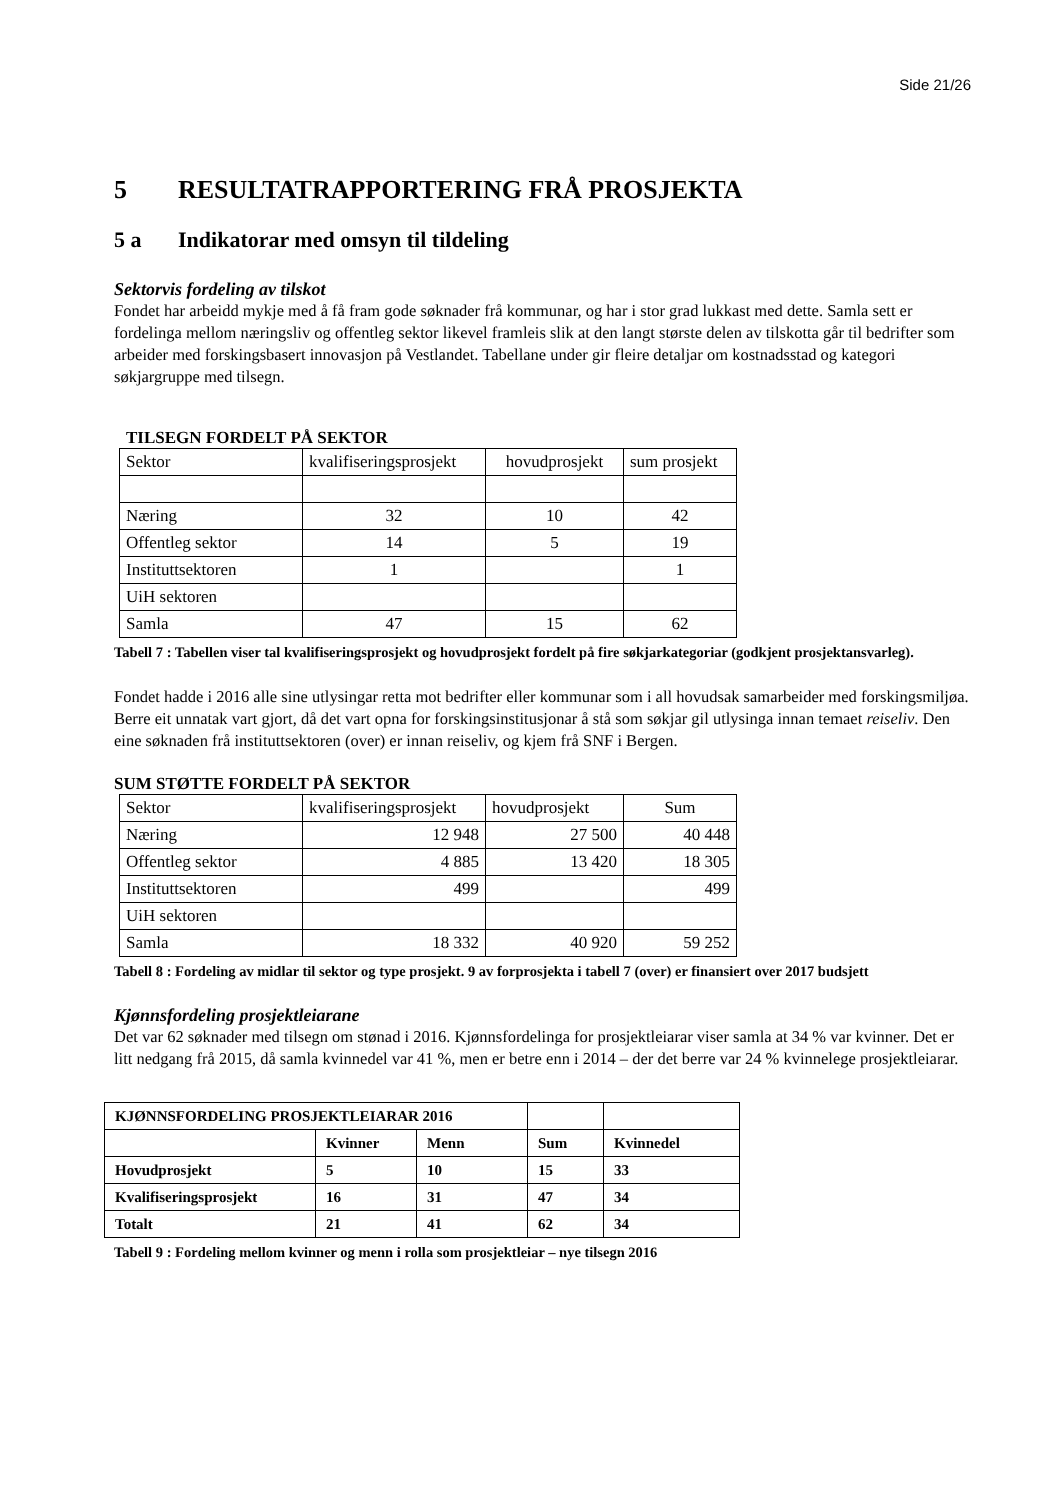Side 21/26
5 RESULTATRAPPORTERING FRÅ PROSJEKTA
5 a Indikatorar med omsyn til tildeling
Sektorvis fordeling av tilskot
Fondet har arbeidd mykje med å få fram gode søknader frå kommunar, og har i stor grad lukkast med dette. Samla sett er fordelinga mellom næringsliv og offentleg sektor likevel framleis slik at den langt største delen av tilskotta går til bedrifter som arbeider med forskingsbasert innovasjon på Vestlandet. Tabellane under gir fleire detaljar om kostnadsstad og kategori søkjargruppe med tilsegn.
TILSEGN FORDELT PÅ SEKTOR
| Sektor | kvalifiseringsprosjekt | hovudprosjekt | sum prosjekt |
| --- | --- | --- | --- |
| Næring | 32 | 10 | 42 |
| Offentleg sektor | 14 | 5 | 19 |
| Instituttsektoren | 1 | | 1 |
| UiH sektoren | | | |
| Samla | 47 | 15 | 62 |
Tabell 7 : Tabellen viser tal kvalifiseringsprosjekt og hovudprosjekt fordelt på fire søkjarkategoriar (godkjent prosjektansvarleg).
Fondet hadde i 2016 alle sine utlysingar retta mot bedrifter eller kommunar som i all hovudsak samarbeider med forskingsmiljøa. Berre eit unnatak vart gjort, då det vart opna for forskingsinstitusjonar å stå som søkjar gil utlysinga innan temaet reiseliv. Den eine søknaden frå instituttsektoren (over) er innan reiseliv, og kjem frå SNF i Bergen.
SUM STØTTE FORDELT PÅ SEKTOR
| Sektor | kvalifiseringsprosjekt | hovudprosjekt | Sum |
| --- | --- | --- | --- |
| Næring | 12 948 | 27 500 | 40 448 |
| Offentleg sektor | 4 885 | 13 420 | 18 305 |
| Instituttsektoren | 499 | | 499 |
| UiH sektoren | | | |
| Samla | 18 332 | 40 920 | 59 252 |
Tabell 8 : Fordeling av midlar til sektor og type prosjekt. 9 av forprosjekta i tabell 7 (over) er finansiert over 2017 budsjett
Kjønnsfordeling prosjektleiarane
Det var 62 søknader med tilsegn om stønad i 2016. Kjønnsfordelinga for prosjektleiarar viser samla at 34 % var kvinner. Det er litt nedgang frå 2015, då samla kvinnedel var 41 %, men er betre enn i 2014 – der det berre var 24 % kvinnelege prosjektleiarar.
| KJØNNSFORDELING PROSJEKTLEIARAR 2016 | | | | |
| --- | --- | --- | --- | --- |
| | Kvinner | Menn | Sum | Kvinnedel |
| Hovudprosjekt | 5 | 10 | 15 | 33 |
| Kvalifiseringsprosjekt | 16 | 31 | 47 | 34 |
| Totalt | 21 | 41 | 62 | 34 |
Tabell 9 : Fordeling mellom kvinner og menn i rolla som prosjektleiar – nye tilsegn 2016